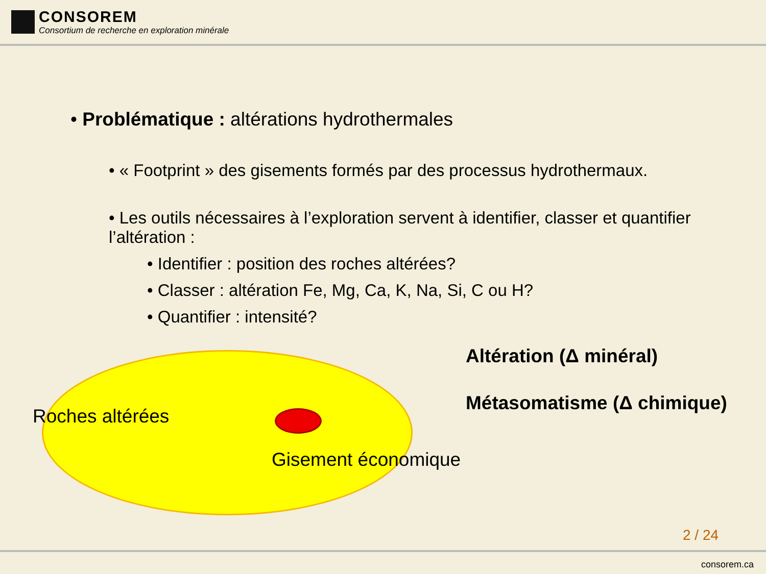CONSOREM
Consortium de recherche en exploration minérale
• Problématique : altérations hydrothermales
• « Footprint » des gisements formés par des processus hydrothermaux.
• Les outils nécessaires à l’exploration servent à identifier, classer et quantifier l’altération :
• Identifier : position des roches altérées?
• Classer : altération Fe, Mg, Ca, K, Na, Si, C ou H?
• Quantifier : intensité?
Altération (Δ minéral)
Métasomatisme (Δ chimique)
Roches altérées
Gisement économique
2 / 24
consorem.ca